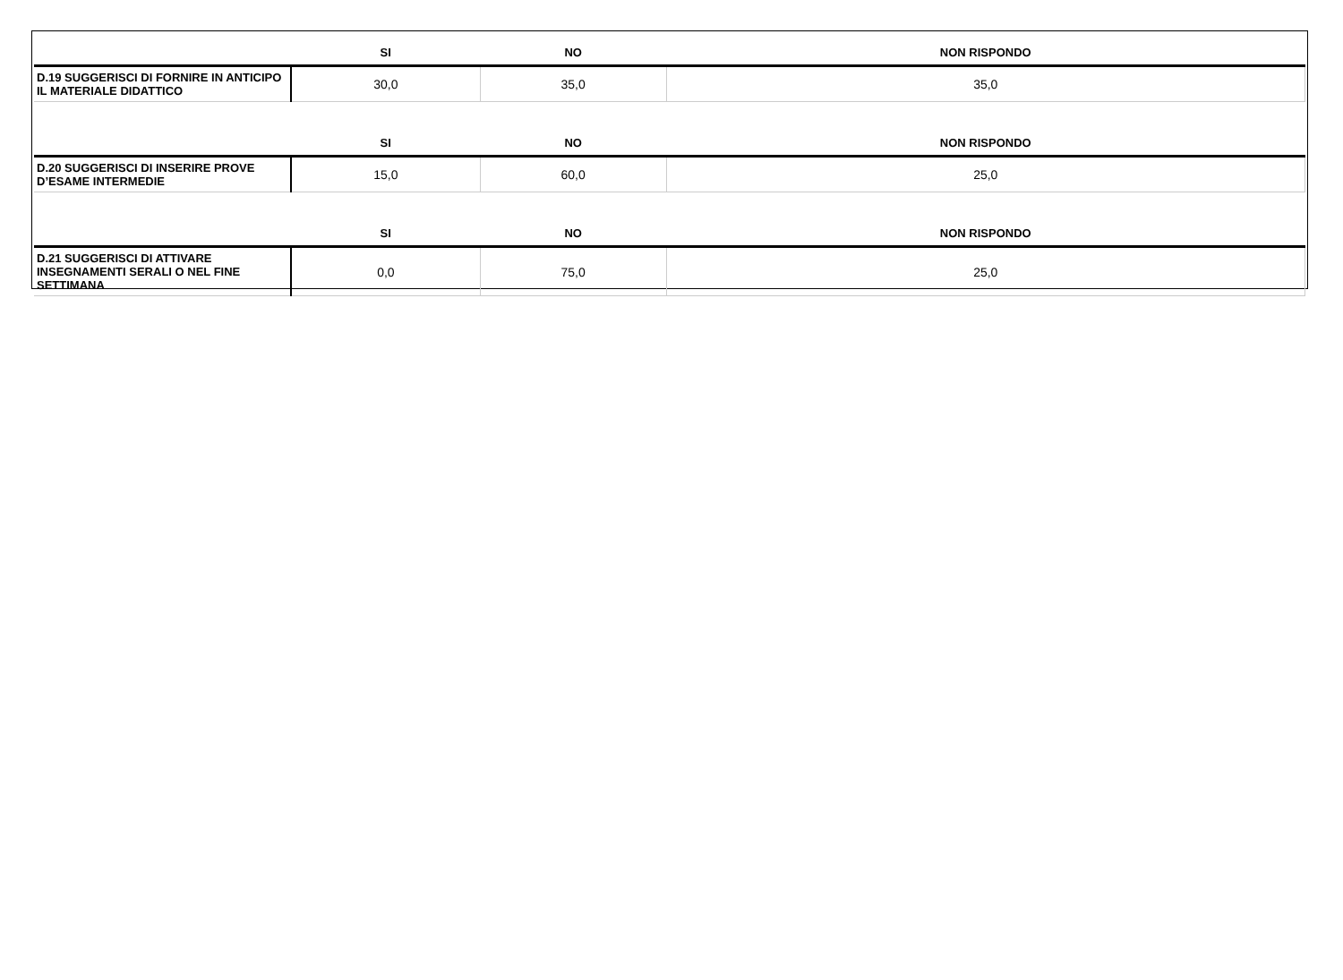| | SI | NO | NON RISPONDO |
| --- | --- | --- | --- |
| D.19 SUGGERISCI DI FORNIRE IN ANTICIPO IL MATERIALE DIDATTICO | 30,0 | 35,0 | 35,0 |
| | SI | NO | NON RISPONDO |
| D.20 SUGGERISCI DI INSERIRE PROVE D’ESAME INTERMEDIE | 15,0 | 60,0 | 25,0 |
| | SI | NO | NON RISPONDO |
| D.21 SUGGERISCI DI ATTIVARE INSEGNAMENTI SERALI O NEL FINE SETTIMANA | 0,0 | 75,0 | 25,0 |